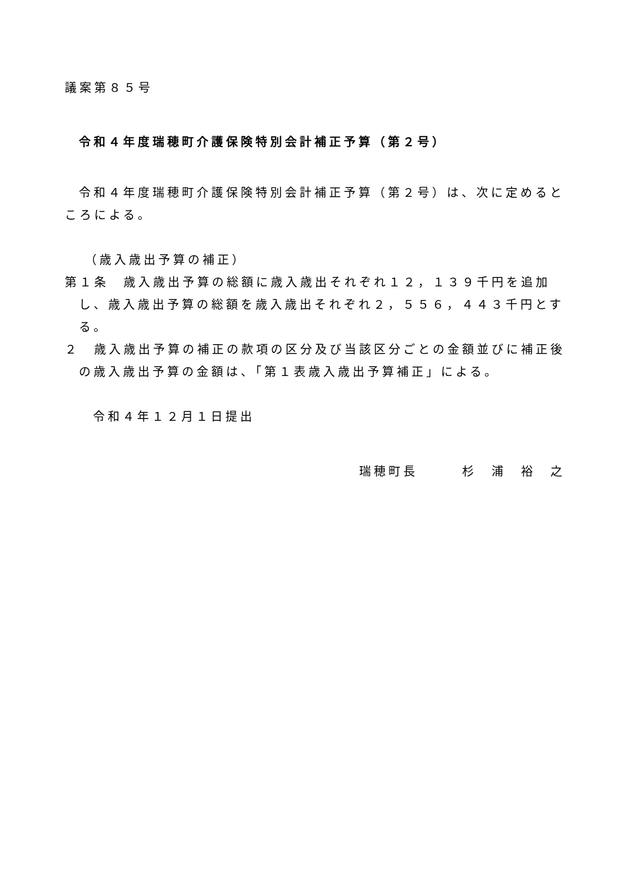議案第８５号
令和４年度瑞穂町介護保険特別会計補正予算（第２号）
令和４年度瑞穂町介護保険特別会計補正予算（第２号）は、次に定めるところによる。
（歳入歳出予算の補正）
第１条　歳入歳出予算の総額に歳入歳出それぞれ１２，１３９千円を追加し、歳入歳出予算の総額を歳入歳出それぞれ２，５５６，４４３千円とする。
２　歳入歳出予算の補正の款項の区分及び当該区分ごとの金額並びに補正後の歳入歳出予算の金額は、「第１表歳入歳出予算補正」による。
令和４年１２月１日提出
瑞穂町長　　　杉　浦　裕　之